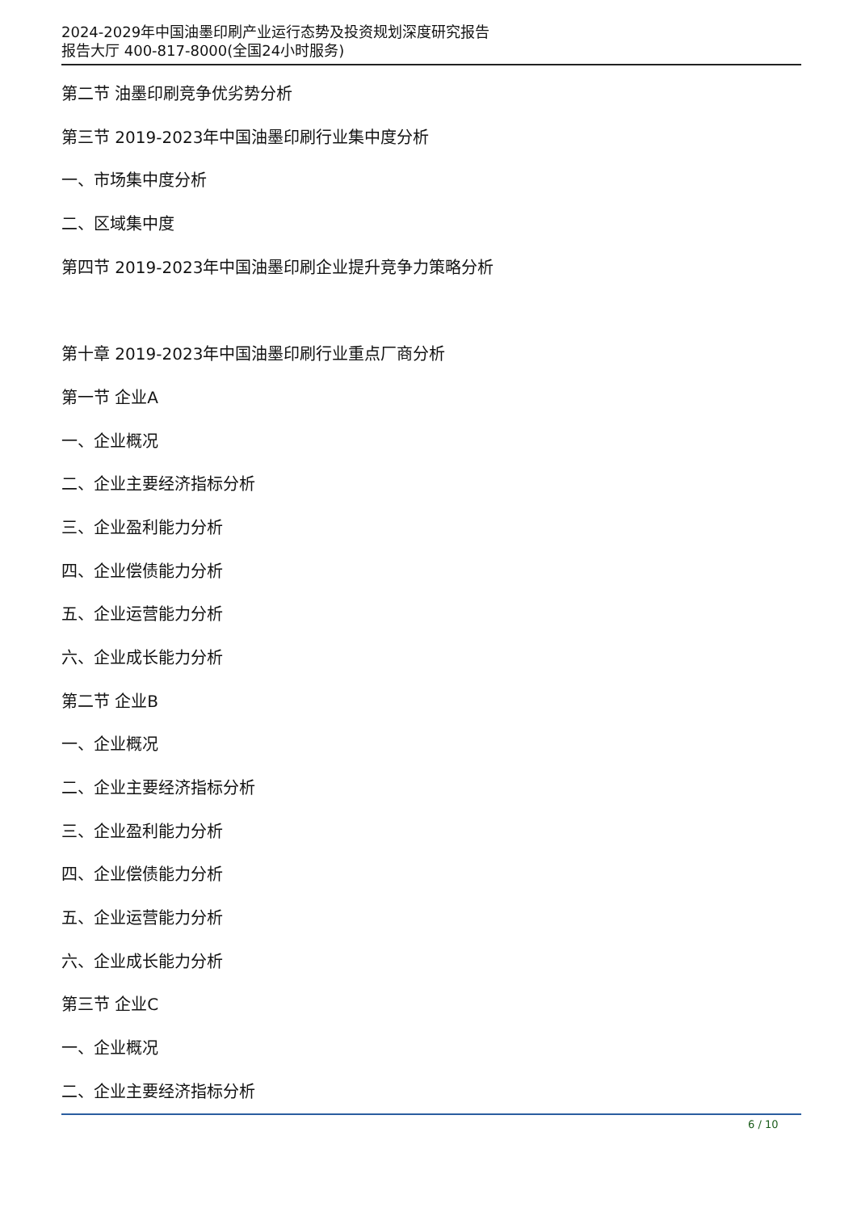2024-2029年中国油墨印刷产业运行态势及投资规划深度研究报告
报告大厅 400-817-8000(全国24小时服务)
第二节 油墨印刷竞争优劣势分析
第三节 2019-2023年中国油墨印刷行业集中度分析
一、市场集中度分析
二、区域集中度
第四节 2019-2023年中国油墨印刷企业提升竞争力策略分析
第十章 2019-2023年中国油墨印刷行业重点厂商分析
第一节 企业A
一、企业概况
二、企业主要经济指标分析
三、企业盈利能力分析
四、企业偿债能力分析
五、企业运营能力分析
六、企业成长能力分析
第二节 企业B
一、企业概况
二、企业主要经济指标分析
三、企业盈利能力分析
四、企业偿债能力分析
五、企业运营能力分析
六、企业成长能力分析
第三节 企业C
一、企业概况
二、企业主要经济指标分析
6 / 10